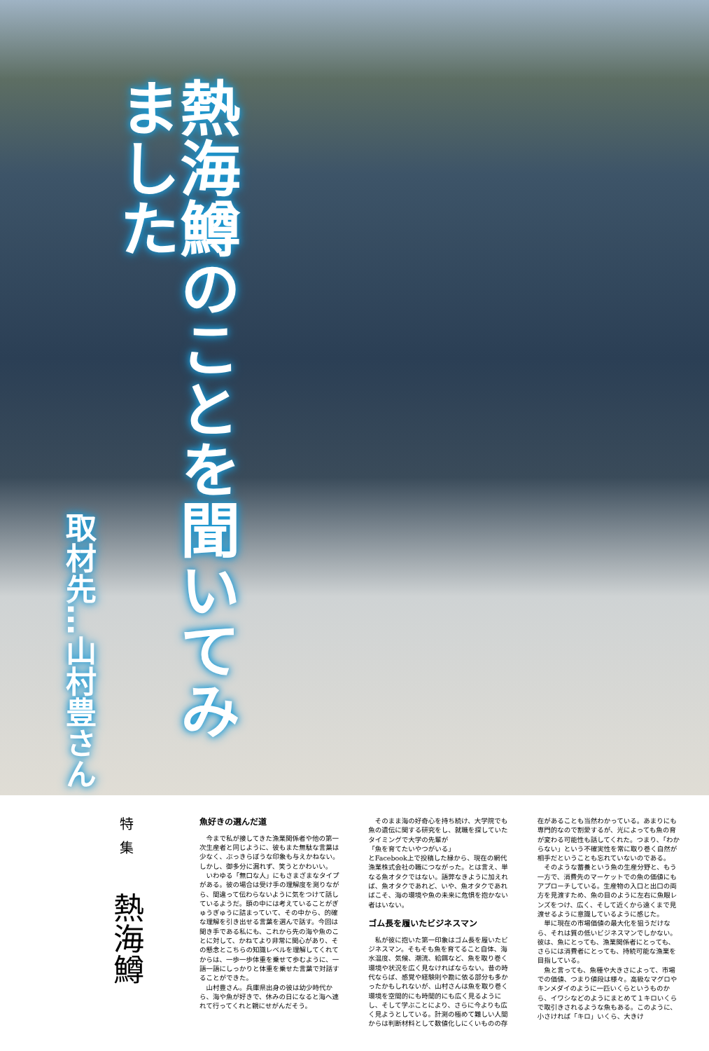熱海鱒のことを聞いてみました
取材先…山村豊さん
特集
熱海鱒
魚好きの選んだ道
今まで私が接してきた漁業関係者や他の第一次生産者と同じように、彼もまた無駄な言葉は少なく、ぶっきらぼうな印象も与えかねない。しかし、御多分に漏れず、笑うとかわいい。
いわゆる「無口な人」にもさまざまなタイプがある。彼の場合は受け手の理解度を測りながら、間違って伝わらないように気をつけて話しているようだ。頭の中には考えていることがぎゅうぎゅうに詰まっていて、その中から、的確な理解を引き出せる言葉を選んで話す。今回は聞き手である私にも、これから先の海や魚のことに対して、かねてより非常に関心があり、その懸念とこちらの知識レベルを理解してくれてからは、一歩一歩体重を乗せて歩むように、一語一語にしっかりと体重を乗せた言葉で対話することができた。
山村豊さん。兵庫県出身の彼は幼少時代から、海や魚が好きで、休みの日になると海へ連れて行ってくれと親にせがんだそう。
そのまま海の好奇心を持ち続け、大学院でも魚の遺伝に関する研究をし、就職を探していたタイミングで大学の先輩が
「魚を育てたいやつがいる」
とFacebook上で投稿した縁から、現在の網代漁業株式会社の職につながった。とは言え、単なる魚オタクではない。語弊なきように加えれば、魚オタクであれど、いや、魚オタクであればこそ、海の環境や魚の未来に危惧を抱かない者はいない。
ゴム長を履いたビジネスマン
私が彼に抱いた第一印象はゴム長を履いたビジネスマン。そもそも魚を育てること自体、海水温度、気候、潮流、給餌など、魚を取り巻く環境や状況を広く見なければならない。昔の時代ならば、感覚や経験則や勘に依る部分も多かったかもしれないが、山村さんは魚を取り巻く環境を空間的にも時間的にも広く見るようにし、そして学ぶことにより、さらに今よりも広く見ようとしている。計測の極めて難しい人間からは判断材料として数値化しにくいものの存在があることも当然わかっている。あまりにも専門的なので割愛するが、光によっても魚の育が変わる可能性も話してくれた。つまり、「わからない」という不確実性を常に取り巻く自然が相手だということも忘れていないのである。
そのような蓄養という魚の生産分野と、もう一方で、消費先のマーケットでの魚の価値にもアプローチしている。生産物の入口と出口の両方を見渡すため、魚の目のように左右に魚眼レンズをつけ、広く、そして近くから遠くまで見渡せるように意識しているように感じた。
単に現在の市場価値の最大化を狙うだけなら、それは質の低いビジネスマンでしかない。彼は、魚にとっても、漁業関係者にとっても、さらには消費者にとっても、持続可能な漁業を目指している。
魚と言っても、魚種や大きさによって、市場での価値、つまり値段は様々。高級なマグロやキンメダイのように一匹いくらというものから、イワシなどのようにまとめて１キロいくらで取引きされるような魚もある。このように、小さければ「キロ」いくら、大きけ